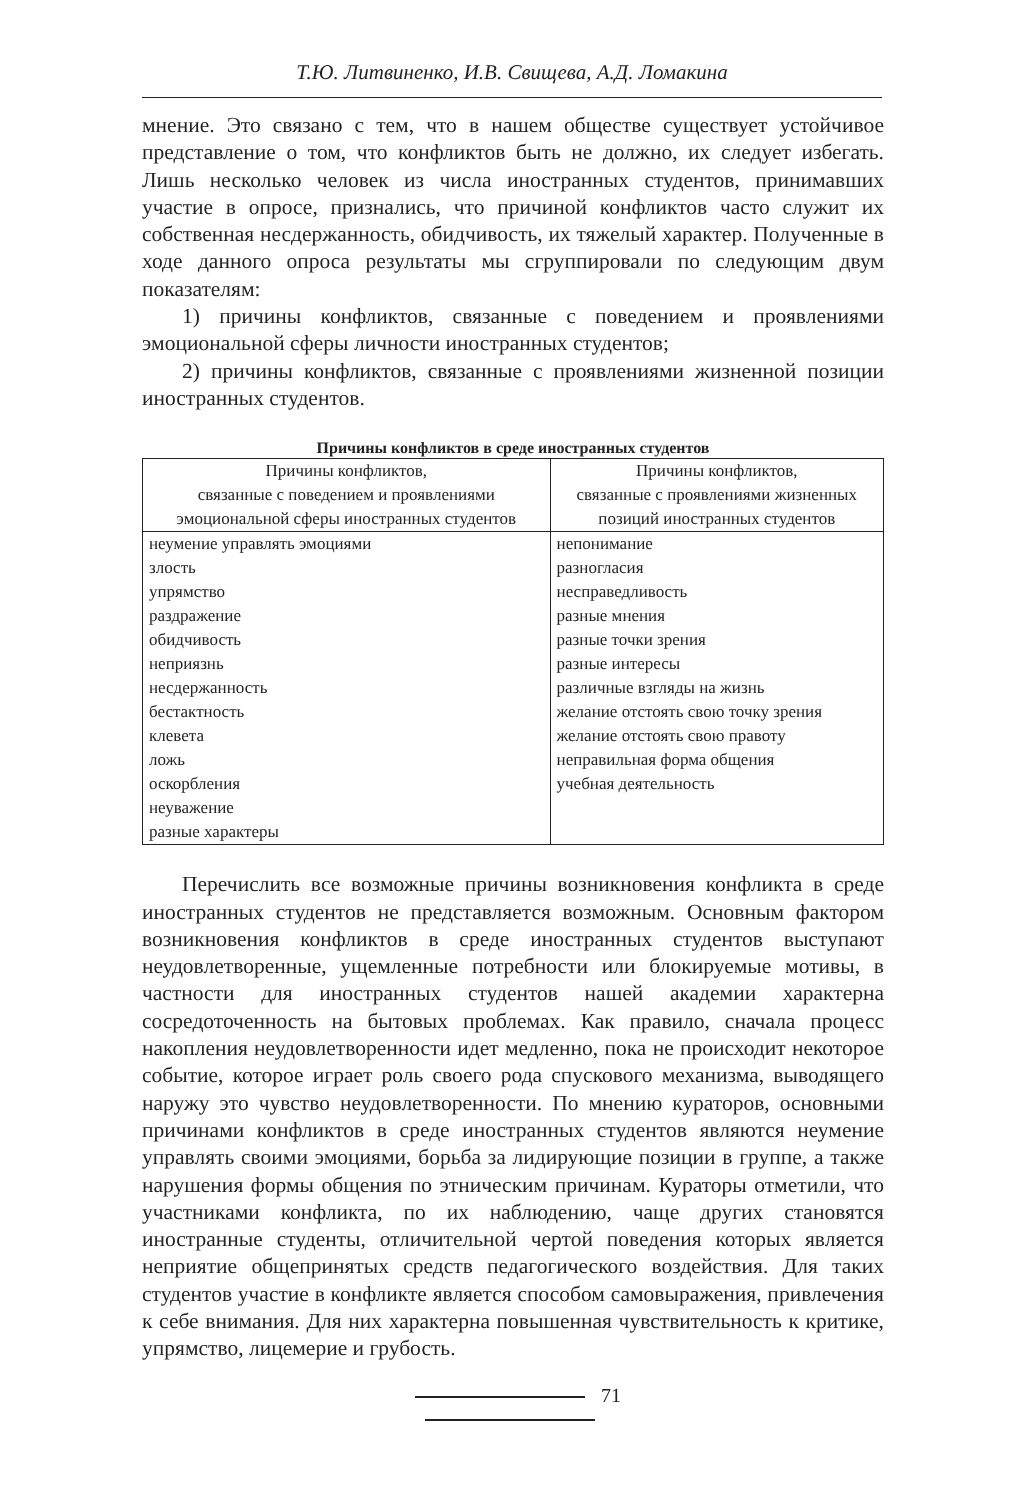Т.Ю. Литвиненко, И.В. Свищева, А.Д. Ломакина
мнение. Это связано с тем, что в нашем обществе существует устойчивое представление о том, что конфликтов быть не должно, их следует избегать. Лишь несколько человек из числа иностранных студентов, принимавших участие в опросе, признались, что причиной конфликтов часто служит их собственная несдержанность, обидчивость, их тяжелый характер. Полученные в ходе данного опроса результаты мы сгруппировали по следующим двум показателям:
1) причины конфликтов, связанные с поведением и проявлениями эмоциональной сферы личности иностранных студентов;
2) причины конфликтов, связанные с проявлениями жизненной позиции иностранных студентов.
Причины конфликтов в среде иностранных студентов
| Причины конфликтов, связанные с поведением и проявлениями эмоциональной сферы иностранных студентов | Причины конфликтов, связанные с проявлениями жизненных позиций иностранных студентов |
| --- | --- |
| неумение управлять эмоциями злость упрямство раздражение обидчивость неприязнь несдержанность бестактность клевета ложь оскорбления неуважение разные характеры | непонимание разногласия несправедливость разные мнения разные точки зрения разные интересы различные взгляды на жизнь желание отстоять свою точку зрения желание отстоять свою правоту неправильная форма общения учебная деятельность |
Перечислить все возможные причины возникновения конфликта в среде иностранных студентов не представляется возможным. Основным фактором возникновения конфликтов в среде иностранных студентов выступают неудовлетворенные, ущемленные потребности или блокируемые мотивы, в частности для иностранных студентов нашей академии характерна сосредоточенность на бытовых проблемах. Как правило, сначала процесс накопления неудовлетворенности идет медленно, пока не происходит некоторое событие, которое играет роль своего рода спускового механизма, выводящего наружу это чувство неудовлетворенности. По мнению кураторов, основными причинами конфликтов в среде иностранных студентов являются неумение управлять своими эмоциями, борьба за лидирующие позиции в группе, а также нарушения формы общения по этническим причинам. Кураторы отметили, что участниками конфликта, по их наблюдению, чаще других становятся иностранные студенты, отличительной чертой поведения которых является неприятие общепринятых средств педагогического воздействия. Для таких студентов участие в конфликте является способом самовыражения, привлечения к себе внимания. Для них характерна повышенная чувствительность к критике, упрямство, лицемерие и грубость.
71